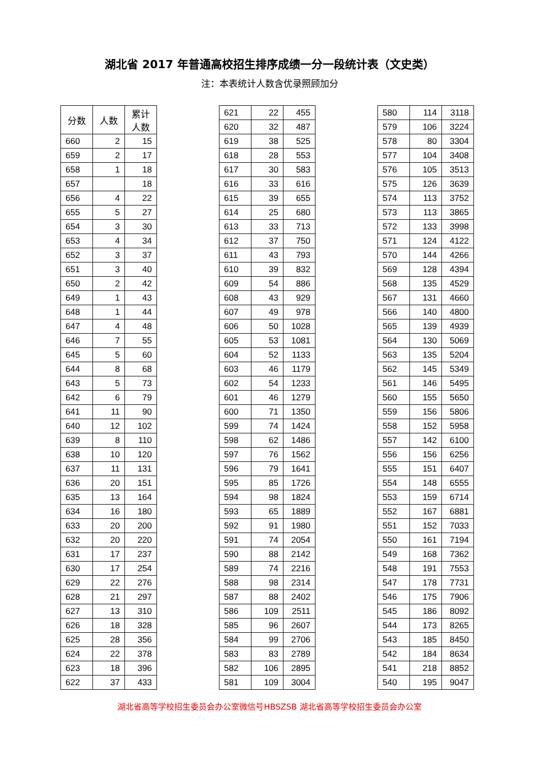湖北省 2017 年普通高校招生排序成绩一分一段统计表（文史类）
注：本表统计人数含优录照顾加分
| 分数 | 人数 | 累计 人数 |
| --- | --- | --- |
| 660 | 2 | 15 |
| 659 | 2 | 17 |
| 658 | 1 | 18 |
| 657 | | 18 |
| 656 | 4 | 22 |
| 655 | 5 | 27 |
| 654 | 3 | 30 |
| 653 | 4 | 34 |
| 652 | 3 | 37 |
| 651 | 3 | 40 |
| 650 | 2 | 42 |
| 649 | 1 | 43 |
| 648 | 1 | 44 |
| 647 | 4 | 48 |
| 646 | 7 | 55 |
| 645 | 5 | 60 |
| 644 | 8 | 68 |
| 643 | 5 | 73 |
| 642 | 6 | 79 |
| 641 | 11 | 90 |
| 640 | 12 | 102 |
| 639 | 8 | 110 |
| 638 | 10 | 120 |
| 637 | 11 | 131 |
| 636 | 20 | 151 |
| 635 | 13 | 164 |
| 634 | 16 | 180 |
| 633 | 20 | 200 |
| 632 | 20 | 220 |
| 631 | 17 | 237 |
| 630 | 17 | 254 |
| 629 | 22 | 276 |
| 628 | 21 | 297 |
| 627 | 13 | 310 |
| 626 | 18 | 328 |
| 625 | 28 | 356 |
| 624 | 22 | 378 |
| 623 | 18 | 396 |
| 622 | 37 | 433 |
| 621 | 22 | 455 |
| 620 | 32 | 487 |
| 619 | 38 | 525 |
| 618 | 28 | 553 |
| 617 | 30 | 583 |
| 616 | 33 | 616 |
| 615 | 39 | 655 |
| 614 | 25 | 680 |
| 613 | 33 | 713 |
| 612 | 37 | 750 |
| 611 | 43 | 793 |
| 610 | 39 | 832 |
| 609 | 54 | 886 |
| 608 | 43 | 929 |
| 607 | 49 | 978 |
| 606 | 50 | 1028 |
| 605 | 53 | 1081 |
| 604 | 52 | 1133 |
| 603 | 46 | 1179 |
| 602 | 54 | 1233 |
| 601 | 46 | 1279 |
| 600 | 71 | 1350 |
| 599 | 74 | 1424 |
| 598 | 62 | 1486 |
| 597 | 76 | 1562 |
| 596 | 79 | 1641 |
| 595 | 85 | 1726 |
| 594 | 98 | 1824 |
| 593 | 65 | 1889 |
| 592 | 91 | 1980 |
| 591 | 74 | 2054 |
| 590 | 88 | 2142 |
| 589 | 74 | 2216 |
| 588 | 98 | 2314 |
| 587 | 88 | 2402 |
| 586 | 109 | 2511 |
| 585 | 96 | 2607 |
| 584 | 99 | 2706 |
| 583 | 83 | 2789 |
| 582 | 106 | 2895 |
| 581 | 109 | 3004 |
| 580 | 114 | 3118 |
| 579 | 106 | 3224 |
| 578 | 80 | 3304 |
| 577 | 104 | 3408 |
| 576 | 105 | 3513 |
| 575 | 126 | 3639 |
| 574 | 113 | 3752 |
| 573 | 113 | 3865 |
| 572 | 133 | 3998 |
| 571 | 124 | 4122 |
| 570 | 144 | 4266 |
| 569 | 128 | 4394 |
| 568 | 135 | 4529 |
| 567 | 131 | 4660 |
| 566 | 140 | 4800 |
| 565 | 139 | 4939 |
| 564 | 130 | 5069 |
| 563 | 135 | 5204 |
| 562 | 145 | 5349 |
| 561 | 146 | 5495 |
| 560 | 155 | 5650 |
| 559 | 156 | 5806 |
| 558 | 152 | 5958 |
| 557 | 142 | 6100 |
| 556 | 156 | 6256 |
| 555 | 151 | 6407 |
| 554 | 148 | 6555 |
| 553 | 159 | 6714 |
| 552 | 167 | 6881 |
| 551 | 152 | 7033 |
| 550 | 161 | 7194 |
| 549 | 168 | 7362 |
| 548 | 191 | 7553 |
| 547 | 178 | 7731 |
| 546 | 175 | 7906 |
| 545 | 186 | 8092 |
| 544 | 173 | 8265 |
| 543 | 185 | 8450 |
| 542 | 184 | 8634 |
| 541 | 218 | 8852 |
| 540 | 195 | 9047 |
湖北省高等学校招生委员会办公室微信号HBSZSB 湖北省高等学校招生委员会办公室